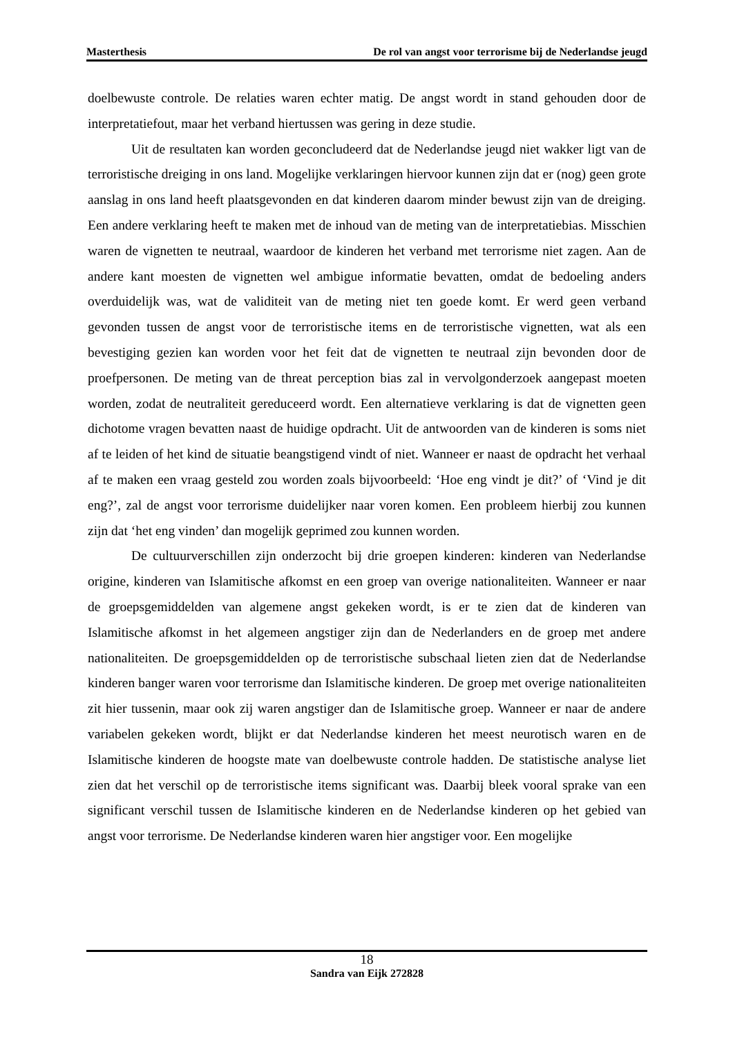Masterthesis De rol van angst voor terrorisme bij de Nederlandse jeugd
doelbewuste controle. De relaties waren echter matig. De angst wordt in stand gehouden door de interpretatiefout, maar het verband hiertussen was gering in deze studie.
Uit de resultaten kan worden geconcludeerd dat de Nederlandse jeugd niet wakker ligt van de terroristische dreiging in ons land. Mogelijke verklaringen hiervoor kunnen zijn dat er (nog) geen grote aanslag in ons land heeft plaatsgevonden en dat kinderen daarom minder bewust zijn van de dreiging. Een andere verklaring heeft te maken met de inhoud van de meting van de interpretatiebias. Misschien waren de vignetten te neutraal, waardoor de kinderen het verband met terrorisme niet zagen. Aan de andere kant moesten de vignetten wel ambigue informatie bevatten, omdat de bedoeling anders overduidelijk was, wat de validiteit van de meting niet ten goede komt. Er werd geen verband gevonden tussen de angst voor de terroristische items en de terroristische vignetten, wat als een bevestiging gezien kan worden voor het feit dat de vignetten te neutraal zijn bevonden door de proefpersonen. De meting van de threat perception bias zal in vervolgonderzoek aangepast moeten worden, zodat de neutraliteit gereduceerd wordt. Een alternatieve verklaring is dat de vignetten geen dichotome vragen bevatten naast de huidige opdracht. Uit de antwoorden van de kinderen is soms niet af te leiden of het kind de situatie beangstigend vindt of niet. Wanneer er naast de opdracht het verhaal af te maken een vraag gesteld zou worden zoals bijvoorbeeld: ‘Hoe eng vindt je dit?’ of ‘Vind je dit eng?’, zal de angst voor terrorisme duidelijker naar voren komen. Een probleem hierbij zou kunnen zijn dat ‘het eng vinden’ dan mogelijk geprimed zou kunnen worden.
De cultuurverschillen zijn onderzocht bij drie groepen kinderen: kinderen van Nederlandse origine, kinderen van Islamitische afkomst en een groep van overige nationaliteiten. Wanneer er naar de groepsgemiddelden van algemene angst gekeken wordt, is er te zien dat de kinderen van Islamitische afkomst in het algemeen angstiger zijn dan de Nederlanders en de groep met andere nationaliteiten. De groepsgemiddelden op de terroristische subschaal lieten zien dat de Nederlandse kinderen banger waren voor terrorisme dan Islamitische kinderen. De groep met overige nationaliteiten zit hier tussenin, maar ook zij waren angstiger dan de Islamitische groep. Wanneer er naar de andere variabelen gekeken wordt, blijkt er dat Nederlandse kinderen het meest neurotisch waren en de Islamitische kinderen de hoogste mate van doelbewuste controle hadden. De statistische analyse liet zien dat het verschil op de terroristische items significant was. Daarbij bleek vooral sprake van een significant verschil tussen de Islamitische kinderen en de Nederlandse kinderen op het gebied van angst voor terrorisme. De Nederlandse kinderen waren hier angstiger voor. Een mogelijke
18
Sandra van Eijk 272828